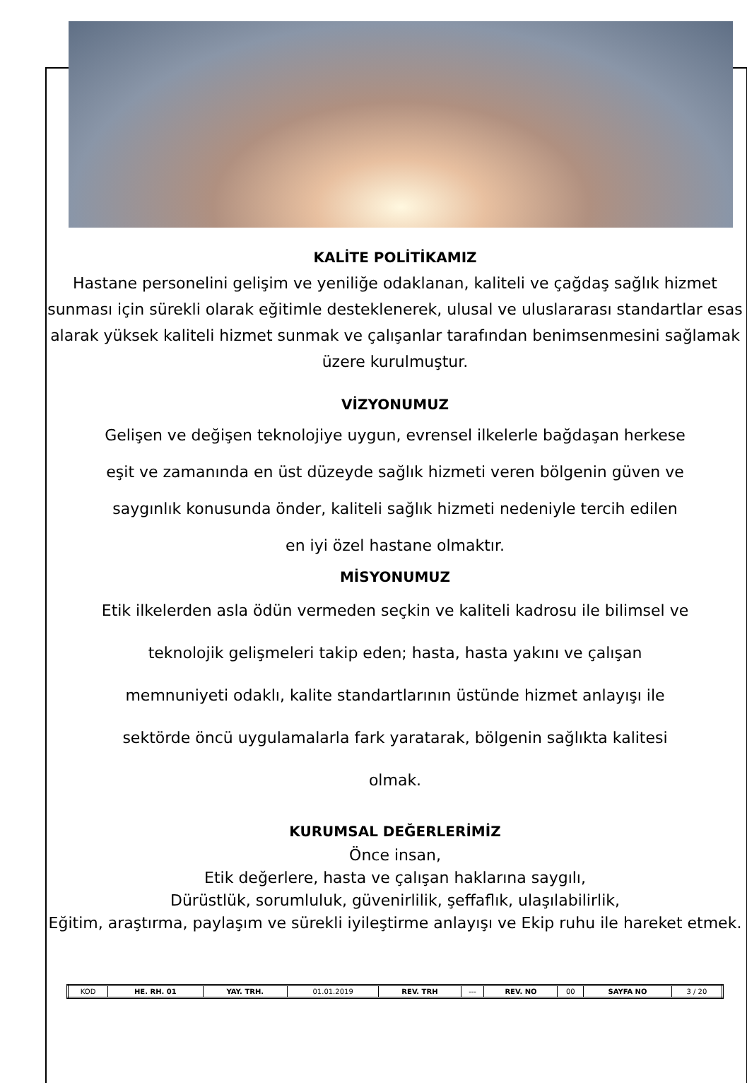KALİTE POLİTİKAMIZ
Hastane personelini gelişim ve yeniliğe odaklanan, kaliteli ve çağdaş sağlık hizmet sunması için sürekli olarak eğitimle desteklenerek, ulusal ve uluslararası standartlar esas alarak yüksek kaliteli hizmet sunmak ve çalışanlar tarafından benimsenmesini sağlamak üzere kurulmuştur.
VİZYONUMUZ
Gelişen ve değişen teknolojiye uygun, evrensel ilkelerle bağdaşan herkese
eşit ve zamanında en üst düzeyde sağlık hizmeti veren bölgenin güven ve
saygınlık konusunda önder, kaliteli sağlık hizmeti nedeniyle tercih edilen
en iyi özel hastane olmaktır.
MİSYONUMUZ
Etik ilkelerden asla ödün vermeden seçkin ve kaliteli kadrosu ile bilimsel ve
teknolojik gelişmeleri takip eden; hasta, hasta yakını ve çalışan
memnuniyeti odaklı, kalite standartlarının üstünde hizmet anlayışı ile
sektörde öncü uygulamalarla fark yaratarak, bölgenin sağlıkta kalitesi
olmak.
KURUMSAL DEĞERLERİMİZ
Önce insan,
Etik değerlere, hasta ve çalışan haklarına saygılı,
Dürüstlük, sorumluluk, güvenirlilik, şeffaflık, ulaşılabilirlik,
Eğitim, araştırma, paylaşım ve sürekli iyileştirme anlayışı ve Ekip ruhu ile hareket etmek.
| KOD | HE. RH. 01 | YAY. TRH. | 01.01.2019 | REV. TRH | --- | REV. NO | 00 | SAYFA NO | 3 / 20 |